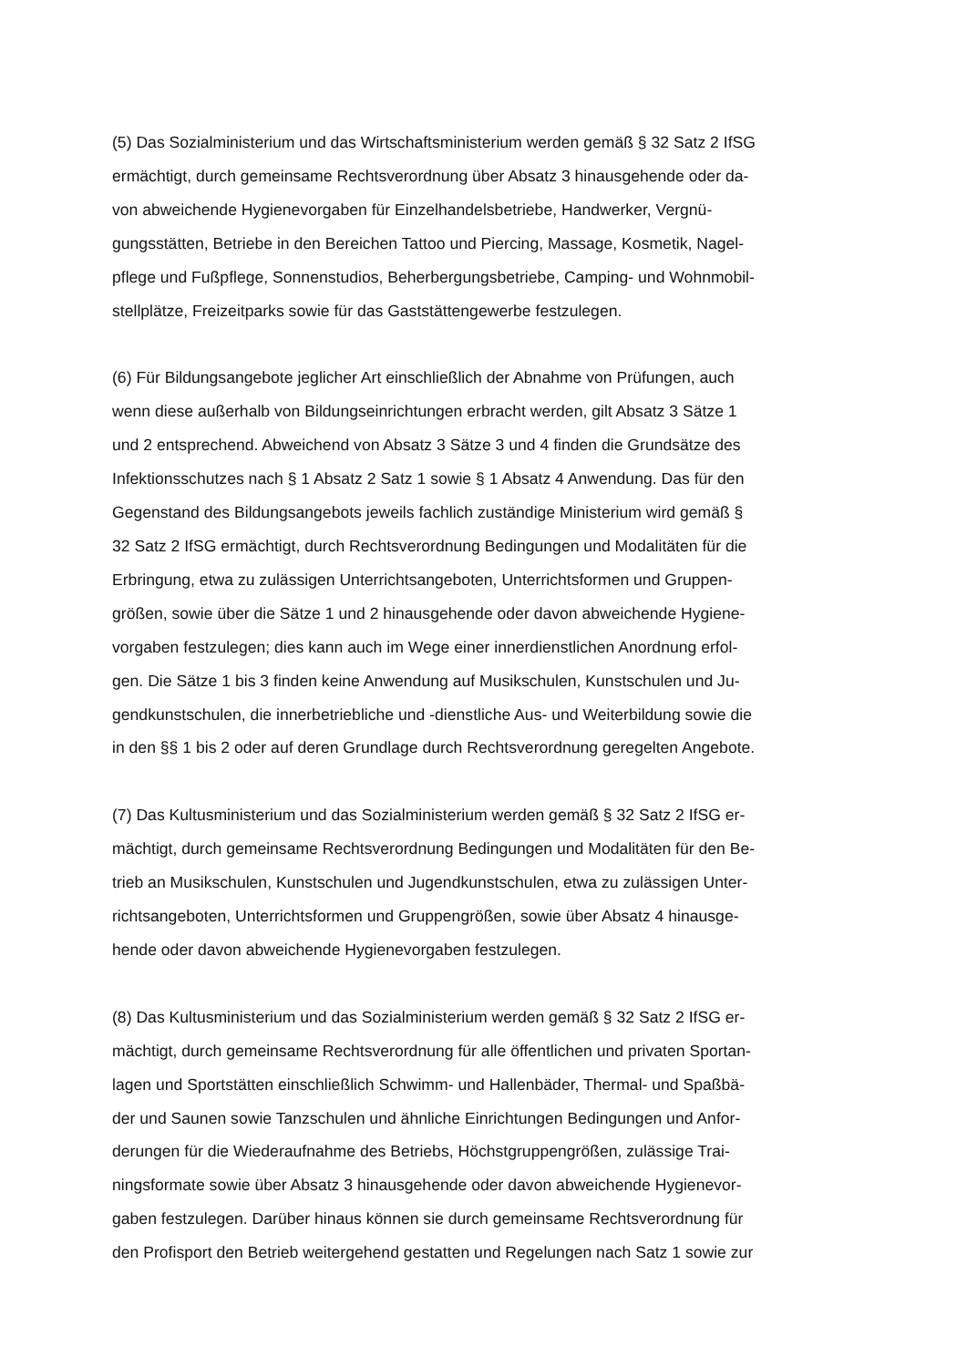(5) Das Sozialministerium und das Wirtschaftsministerium werden gemäß § 32 Satz 2 IfSG
ermächtigt, durch gemeinsame Rechtsverordnung über Absatz 3 hinausgehende oder da-
von abweichende Hygienevorgaben für Einzelhandelsbetriebe, Handwerker, Vergnü-
gungsstätten, Betriebe in den Bereichen Tattoo und Piercing, Massage, Kosmetik, Nagel-
pflege und Fußpflege, Sonnenstudios, Beherbergungsbetriebe, Camping- und Wohnmobil-
stellplätze, Freizeitparks sowie für das Gaststättengewerbe festzulegen.
(6) Für Bildungsangebote jeglicher Art einschließlich der Abnahme von Prüfungen, auch
wenn diese außerhalb von Bildungseinrichtungen erbracht werden, gilt Absatz 3 Sätze 1
und 2 entsprechend. Abweichend von Absatz 3 Sätze 3 und 4 finden die Grundsätze des
Infektionsschutzes nach § 1 Absatz 2 Satz 1 sowie § 1 Absatz 4 Anwendung. Das für den
Gegenstand des Bildungsangebots jeweils fachlich zuständige Ministerium wird gemäß §
32 Satz 2 IfSG ermächtigt, durch Rechtsverordnung Bedingungen und Modalitäten für die
Erbringung, etwa zu zulässigen Unterrichtsangeboten, Unterrichtsformen und Gruppen-
größen, sowie über die Sätze 1 und 2 hinausgehende oder davon abweichende Hygiene-
vorgaben festzulegen; dies kann auch im Wege einer innerdienstlichen Anordnung erfol-
gen. Die Sätze 1 bis 3 finden keine Anwendung auf Musikschulen, Kunstschulen und Ju-
gendkunstschulen, die innerbetriebliche und -dienstliche Aus- und Weiterbildung sowie die
in den §§ 1 bis 2 oder auf deren Grundlage durch Rechtsverordnung geregelten Angebote.
(7) Das Kultusministerium und das Sozialministerium werden gemäß § 32 Satz 2 IfSG er-
mächtigt, durch gemeinsame Rechtsverordnung Bedingungen und Modalitäten für den Be-
trieb an Musikschulen, Kunstschulen und Jugendkunstschulen, etwa zu zulässigen Unter-
richtsangeboten, Unterrichtsformen und Gruppengrößen, sowie über Absatz 4 hinausge-
hende oder davon abweichende Hygienevorgaben festzulegen.
(8) Das Kultusministerium und das Sozialministerium werden gemäß § 32 Satz 2 IfSG er-
mächtigt, durch gemeinsame Rechtsverordnung für alle öffentlichen und privaten Sportan-
lagen und Sportstätten einschließlich Schwimm- und Hallenbäder, Thermal- und Spaßbä-
der und Saunen sowie Tanzschulen und ähnliche Einrichtungen Bedingungen und Anfor-
derungen für die Wiederaufnahme des Betriebs, Höchstgruppengrößen, zulässige Trai-
ningsformate sowie über Absatz 3 hinausgehende oder davon abweichende Hygienevor-
gaben festzulegen. Darüber hinaus können sie durch gemeinsame Rechtsverordnung für
den Profisport den Betrieb weitergehend gestatten und Regelungen nach Satz 1 sowie zur